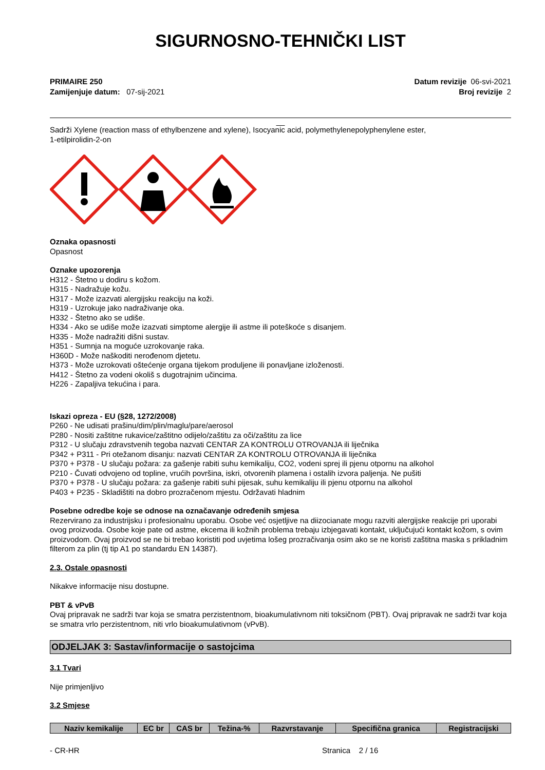SIGURNOSNO-TEHNIČKI LIST
PRIMAIRE 250
Zamijenjuje datum: 07-sij-2021
Datum revizije 06-svi-2021
Broj revizije 2
__
Sadrži Xylene (reaction mass of ethylbenzene and xylene), Isocyanic acid, polymethylenepolyphenylene ester,
1-etilpirolidin-2-on
Oznaka opasnosti
Opasnost
Oznake upozorenja
H312 - Štetno u dodiru s kožom.
H315 - Nadražuje kožu.
H317 - Može izazvati alergijsku reakciju na koži.
H319 - Uzrokuje jako nadraživanje oka.
H332 - Štetno ako se udiše.
H334 - Ako se udiše može izazvati simptome alergije ili astme ili poteškoće s disanjem.
H335 - Može nadražiti dišni sustav.
H351 - Sumnja na moguće uzrokovanje raka.
H360D - Može naškoditi nerođenom djetetu.
H373 - Može uzrokovati oštećenje organa tijekom produljene ili ponavljane izloženosti.
H412 - Štetno za vodeni okoliš s dugotrajnim učincima.
H226 - Zapaljiva tekućina i para.
Iskazi opreza - EU (§28, 1272/2008)
P260 - Ne udisati prašinu/dim/plin/maglu/pare/aerosol
P280 - Nositi zaštitne rukavice/zaštitno odijelo/zaštitu za oči/zaštitu za lice
P312 - U slučaju zdravstvenih tegoba nazvati CENTAR ZA KONTROLU OTROVANJA ili liječnika
P342 + P311 - Pri otežanom disanju: nazvati CENTAR ZA KONTROLU OTROVANJA ili liječnika
P370 + P378 - U slučaju požara: za gašenje rabiti suhu kemikaliju, CO2, vodeni sprej ili pjenu otpornu na alkohol
P210 - Čuvati odvojeno od topline, vrućih površina, iskri, otvorenih plamena i ostalih izvora paljenja. Ne pušiti
P370 + P378 - U slučaju požara: za gašenje rabiti suhi pijesak, suhu kemikaliju ili pjenu otpornu na alkohol
P403 + P235 - Skladištiti na dobro prozračenom mjestu. Održavati hladnim
Posebne odredbe koje se odnose na označavanje određenih smjesa
Rezervirano za industrijsku i profesionalnu uporabu. Osobe već osjetljive na diizocianate mogu razviti alergijske reakcije pri uporabi ovog proizvoda. Osobe koje pate od astme, ekcema ili kožnih problema trebaju izbjegavati kontakt, uključujući kontakt kožom, s ovim proizvodom. Ovaj proizvod se ne bi trebao koristiti pod uvjetima lošeg prozračivanja osim ako se ne koristi zaštitna maska s prikladnim filterom za plin (tj tip A1 po standardu EN 14387).
2.3. Ostale opasnosti
Nikakve informacije nisu dostupne.
PBT & vPvB
Ovaj pripravak ne sadrži tvar koja se smatra perzistentnom, bioakumulativnom niti toksičnom (PBT). Ovaj pripravak ne sadrži tvar koja se smatra vrlo perzistentnom, niti vrlo bioakumulativnom (vPvB).
ODJELJAK 3: Sastav/informacije o sastojcima
3.1 Tvari
Nije primjenljivo
3.2 Smjese
| Naziv kemikalije | EC br | CAS br | Težina-% | Razvrstavanje | Specifična granica | Registracijski |
| --- | --- | --- | --- | --- | --- | --- |
- CR-HR Stranica 2 / 16